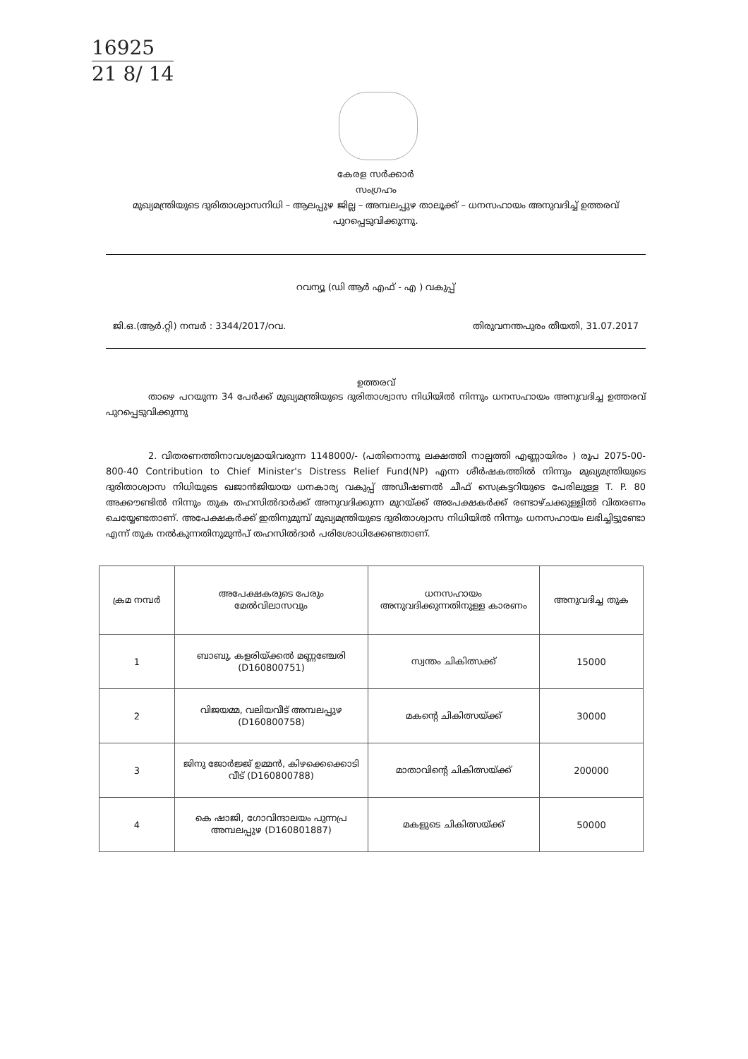16925
21 8/ 14
കേരള സർക്കാർ
സംഗ്രഹം
മുഖ്യമന്ത്രിയുടെ ദുരിതാശ്വാസനിധി – ആലപ്പുഴ ജില്ല – അമ്പലപ്പുഴ താലൂക്ക് – ധനസഹായം അനുവദിച്ച് ഉത്തരവ് പുറപ്പെടുവിക്കുന്നു.
റവന്യൂ (ഡി ആർ എഫ് - എ ) വകുപ്പ്
ജി.ഒ.(ആർ.റ്റി) നമ്പർ : 3344/2017/റവ. തിരുവനന്തപുരം തീയതി, 31.07.2017
ഉത്തരവ്
താഴെ പറയുന്ന 34 പേർക്ക് മുഖ്യമന്ത്രിയുടെ ദുരിതാശ്വാസ നിധിയിൽ നിന്നും ധനസഹായം അനുവദിച്ച ഉത്തരവ് പുറപ്പെടുവിക്കുന്നു
2. വിതരണത്തിനാവശ്യമായിവരുന്ന 1148000/- (പതിനൊന്നു ലക്ഷത്തി നാല്പത്തി എണ്ണായിരം ) രൂപ 2075-00-800-40 Contribution to Chief Minister's Distress Relief Fund(NP) എന്ന ശീർഷകത്തിൽ നിന്നും മുഖ്യമന്ത്രിയുടെ ദുരിതാശ്വാസ നിധിയുടെ ഖജാൻജിയായ ധനകാര്യ വകുപ്പ് അഡീഷണൽ ചീഫ് സെക്രട്ടറിയുടെ പേരിലുള്ള T. P. 80 അക്കൗണ്ടിൽ നിന്നും തുക തഹസിൽദാർക്ക് അനുവദിക്കുന്ന മുറയ്ക്ക് അപേക്ഷകർക്ക് രണ്ടാഴ്ചക്കുള്ളിൽ വിതരണം ചെയ്യേണ്ടതാണ്. അപേക്ഷകർക്ക് ഇതിനുമുമ്പ് മുഖ്യമന്ത്രിയുടെ ദുരിതാശ്വാസ നിധിയിൽ നിന്നും ധനസഹായം ലഭിച്ചിട്ടുണ്ടോ എന്ന് തുക നൽകുന്നതിനുമുൻപ് തഹസിൽദാർ പരിശോധിക്കേണ്ടതാണ്.
| ക്രമ നമ്പർ | അപേക്ഷകരുടെ പേരും മേൽവിലാസവും | ധനസഹായം അനുവദിക്കുന്നതിനുള്ള കാരണം | അനുവദിച്ച തുക |
| --- | --- | --- | --- |
| 1 | ബാബു, കളരിയ്ക്കൽ മണ്ണഞ്ചേരി (D160800751) | സ്വന്തം ചികിത്സക്ക് | 15000 |
| 2 | വിജയമ്മ, വലിയവീട് അമ്പലപ്പുഴ (D160800758) | മകന്റെ ചികിത്സയ്ക്ക് | 30000 |
| 3 | ജിനു ജോർജ്ജ് ഉമ്മൻ, കിഴക്കെക്കൊടി വീട് (D160800788) | മാതാവിന്റെ ചികിത്സയ്ക്ക് | 200000 |
| 4 | കെ ഷാജി, ഗോവിന്ദാലയം പുന്നപ്ര അമ്പലപ്പുഴ (D160801887) | മകളുടെ ചികിത്സയ്ക്ക് | 50000 |